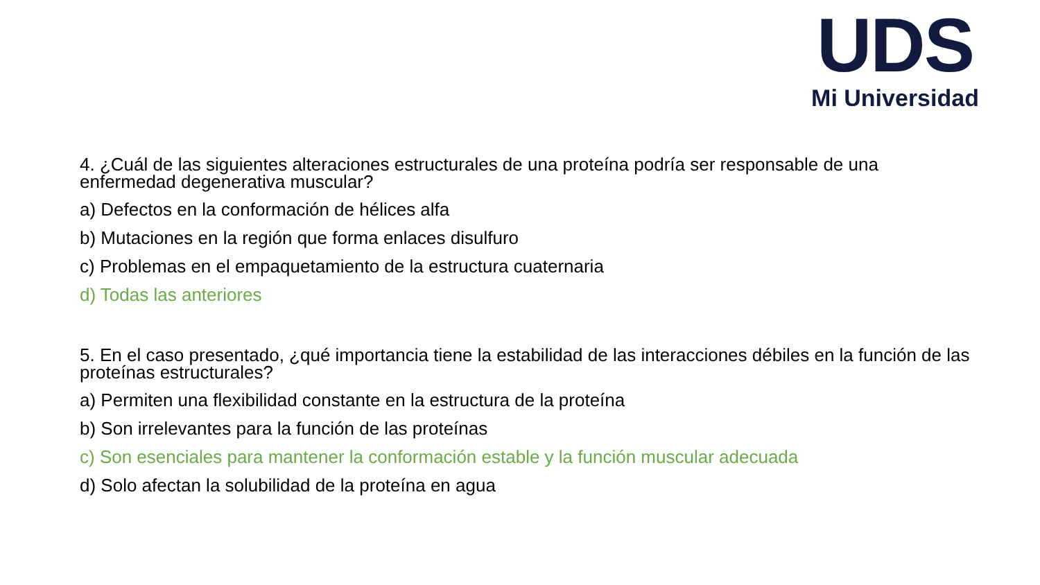UDS
Mi Universidad
4. ¿Cuál de las siguientes alteraciones estructurales de una proteína podría ser responsable de una enfermedad degenerativa muscular?
a) Defectos en la conformación de hélices alfa
b) Mutaciones en la región que forma enlaces disulfuro
c) Problemas en el empaquetamiento de la estructura cuaternaria
d) Todas las anteriores
5. En el caso presentado, ¿qué importancia tiene la estabilidad de las interacciones débiles en la función de las proteínas estructurales?
a) Permiten una flexibilidad constante en la estructura de la proteína
b) Son irrelevantes para la función de las proteínas
c) Son esenciales para mantener la conformación estable y la función muscular adecuada
d) Solo afectan la solubilidad de la proteína en agua